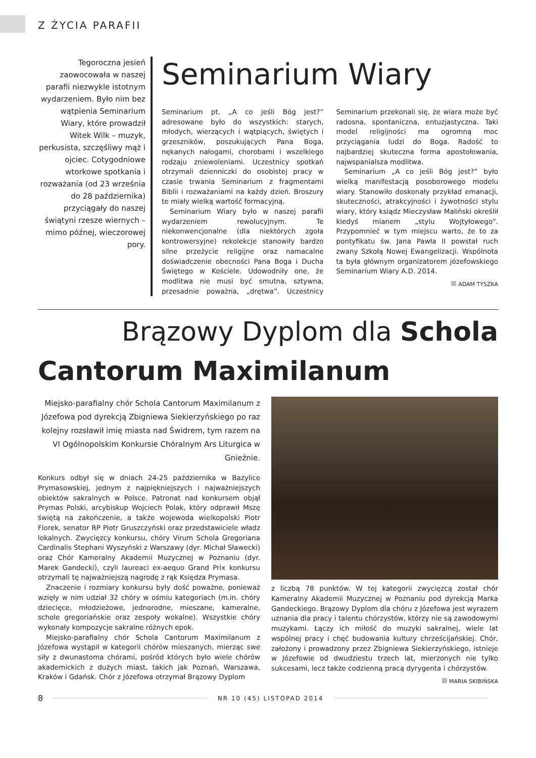Z ŻYCIA PARAFII
Tegoroczna jesień zaowocowała w naszej parafii niezwykle istotnym wydarzeniem. Było nim bez wątpienia Seminarium Wiary, które prowadził Witek Wilk – muzyk, perkusista, szczęśliwy mąż i ojciec. Cotygodniowe wtorkowe spotkania i rozważania (od 23 września do 28 października) przyciągały do naszej świątyni rzesze wiernych – mimo późnej, wieczorowej pory.
Seminarium Wiary
Seminarium pt. „A co jeśli Bóg jest?” adresowane było do wszystkich: starych, młodych, wierzących i wątpiących, świętych i grzeszników, poszukujących Pana Boga, nękanych nałogami, chorobami i wszelkiego rodzaju zniewoleniami. Uczestnicy spotkań otrzymali dzienniczki do osobistej pracy w czasie trwania Seminarium z fragmentami Biblii i rozważaniami na każdy dzień. Broszury te miały wielką wartość formacyjną.
Seminarium Wiary było w naszej parafii wydarzeniem rewolucyjnym. Te niekonwencjonalne (dla niektórych zgoła kontrowersyjne) rekolekcje stanowiły bardzo silne przeżycie religijne oraz namacalne doświadczenie obecności Pana Boga i Ducha Świętego w Kościele. Udowodniły one, że modlitwa nie musi być smutna, sztywna, przesadnie poważna, „drętwa”. Uczestnicy Seminarium przekonali się, że wiara może być radosna, spontaniczna, entuzjastyczna. Taki model religijności ma ogromną moc przyciągania ludzi do Boga. Radość to najbardziej skuteczna forma apostołowania, najwspanialsza modlitwa.
Seminarium „A co jeśli Bóg jest?” było wielką manifestacją posoborowego modelu wiary. Stanowiło doskonały przykład emanacji, skuteczności, atrakcyjności i żywotności stylu wiary, który ksiądz Mieczysław Maliński określił kiedyś mianem „stylu Wojtyłowego”. Przypomnieć w tym miejscu warto, że to za pontyfikatu św. Jana Pawła II powstał ruch zwany Szkołą Nowej Ewangelizacji. Wspólnota ta była głównym organizatorem józefowskiego Seminarium Wiary A.D. 2014.
ADAM TYSZKA
Brązowy Dyplom dla Schola
Cantorum Maximilanum
Miejsko-parafialny chór Schola Cantorum Maximilanum z Józefowa pod dyrekcją Zbigniewa Siekierzyńskiego po raz kolejny rozsławił imię miasta nad Świdrem, tym razem na VI Ogólnopolskim Konkursie Chóralnym Ars Liturgica w Gnieźnie.
Konkurs odbył się w dniach 24-25 października w Bazylice Prymasowskiej, jednym z najpiękniejszych i najważniejszych obiektów sakralnych w Polsce. Patronat nad konkursem objął Prymas Polski, arcybiskup Wojciech Polak, który odprawił Mszę świętą na zakończenie, a także wojewoda wielkopolski Piotr Florek, senator RP Piotr Gruszczyński oraz przedstawiciele władz lokalnych. Zwycięzcy konkursu, chóry Virum Schola Gregoriana Cardinalis Stephani Wyszyński z Warszawy (dyr. Michał Sławecki) oraz Chór Kameralny Akademii Muzycznej w Poznaniu (dyr. Marek Gandecki), czyli laureaci ex-aequo Grand Prix konkursu otrzymali tę najważniejszą nagrodę z rąk Księdza Prymasa.
Znaczenie i rozmiary konkursu były dość poważne, ponieważ wzięły w nim udział 32 chóry w ośmiu kategoriach (m.in. chóry dziecięce, młodzieżowe, jednorodne, mieszane, kameralne, schole gregoriańskie oraz zespoły wokalne). Wszystkie chóry wykonały kompozycje sakralne różnych epok.
Miejsko-parafialny chór Schola Cantorum Maximilanum z Józefowa wystąpił w kategorii chórów mieszanych, mierząc swe siły z dwunastoma chórami, pośród których było wiele chórów akademickich z dużych miast, takich jak Poznań, Warszawa, Kraków i Gdańsk. Chór z Józefowa otrzymał Brązowy Dyplom
z liczbą 78 punktów. W tej kategorii zwycięzcą został chór Kameralny Akademii Muzycznej w Poznaniu pod dyrekcją Marka Gandeckiego. Brązowy Dyplom dla chóru z Józefowa jest wyrazem uznania dla pracy i talentu chórzystów, którzy nie są zawodowymi muzykami. Łączy ich miłość do muzyki sakralnej, wiele lat wspólnej pracy i chęć budowania kultury chrześcijańskiej. Chór, założony i prowadzony przez Zbigniewa Siekierzyńskiego, istnieje w Józefowie od dwudziestu trzech lat, mierzonych nie tylko sukcesami, lecz także codzienną pracą dyrygenta i chórzystów.
MARIA SKIBIŃSKA
8 NR 10 (45) LISTOPAD 2014